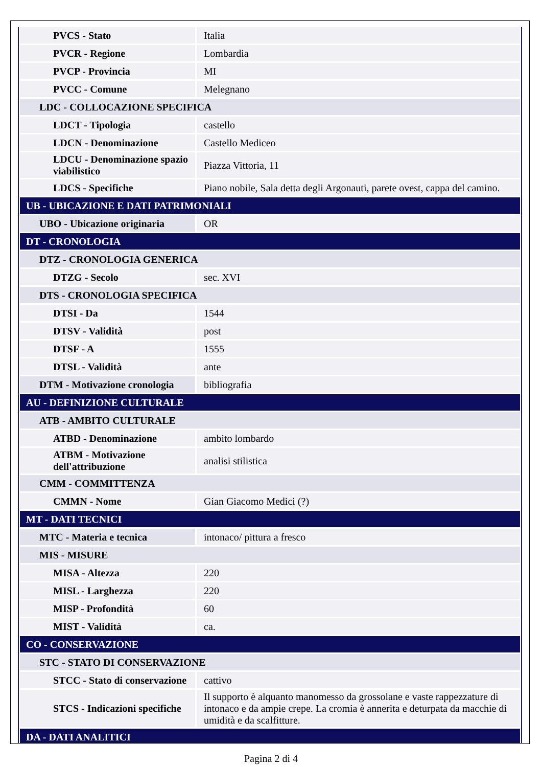| PVCS - Stato | Italia |
| PVCR - Regione | Lombardia |
| PVCP - Provincia | MI |
| PVCC - Comune | Melegnano |
| LDC - COLLOCAZIONE SPECIFICA | |
| LDCT - Tipologia | castello |
| LDCN - Denominazione | Castello Mediceo |
| LDCU - Denominazione spazio viabilistico | Piazza Vittoria, 11 |
| LDCS - Specifiche | Piano nobile, Sala detta degli Argonauti, parete ovest, cappa del camino. |
| UB - UBICAZIONE E DATI PATRIMONIALI | |
| UBO - Ubicazione originaria | OR |
| DT - CRONOLOGIA | |
| DTZ - CRONOLOGIA GENERICA | |
| DTZG - Secolo | sec. XVI |
| DTS - CRONOLOGIA SPECIFICA | |
| DTSI - Da | 1544 |
| DTSV - Validità | post |
| DTSF - A | 1555 |
| DTSL - Validità | ante |
| DTM - Motivazione cronologia | bibliografia |
| AU - DEFINIZIONE CULTURALE | |
| ATB - AMBITO CULTURALE | |
| ATBD - Denominazione | ambito lombardo |
| ATBM - Motivazione dell'attribuzione | analisi stilistica |
| CMM - COMMITTENZA | |
| CMMN - Nome | Gian Giacomo Medici (?) |
| MT - DATI TECNICI | |
| MTC - Materia e tecnica | intonaco/ pittura a fresco |
| MIS - MISURE | |
| MISA - Altezza | 220 |
| MISL - Larghezza | 220 |
| MISP - Profondità | 60 |
| MIST - Validità | ca. |
| CO - CONSERVAZIONE | |
| STC - STATO DI CONSERVAZIONE | |
| STCC - Stato di conservazione | cattivo |
| STCS - Indicazioni specifiche | Il supporto è alquanto manomesso da grossolane e vaste rappezzature di intonaco e da ampie crepe. La cromia è annerita e deturpata da macchie di umidità e da scalfitture. |
| DA - DATI ANALITICI | |
Pagina 2 di 4